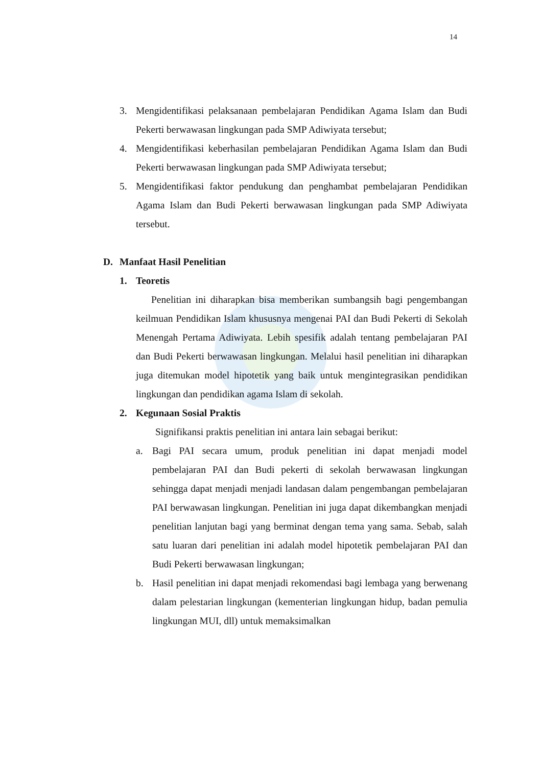14
3. Mengidentifikasi pelaksanaan pembelajaran Pendidikan Agama Islam dan Budi Pekerti berwawasan lingkungan pada SMP Adiwiyata tersebut;
4. Mengidentifikasi keberhasilan pembelajaran Pendidikan Agama Islam dan Budi Pekerti berwawasan lingkungan pada SMP Adiwiyata tersebut;
5. Mengidentifikasi faktor pendukung dan penghambat pembelajaran Pendidikan Agama Islam dan Budi Pekerti berwawasan lingkungan pada SMP Adiwiyata tersebut.
D. Manfaat Hasil Penelitian
1. Teoretis
Penelitian ini diharapkan bisa memberikan sumbangsih bagi pengembangan keilmuan Pendidikan Islam khususnya mengenai PAI dan Budi Pekerti di Sekolah Menengah Pertama Adiwiyata. Lebih spesifik adalah tentang pembelajaran PAI dan Budi Pekerti berwawasan lingkungan. Melalui hasil penelitian ini diharapkan juga ditemukan model hipotetik yang baik untuk mengintegrasikan pendidikan lingkungan dan pendidikan agama Islam di sekolah.
2. Kegunaan Sosial Praktis
Signifikansi praktis penelitian ini antara lain sebagai berikut:
a. Bagi PAI secara umum, produk penelitian ini dapat menjadi model pembelajaran PAI dan Budi pekerti di sekolah berwawasan lingkungan sehingga dapat menjadi menjadi landasan dalam pengembangan pembelajaran PAI berwawasan lingkungan. Penelitian ini juga dapat dikembangkan menjadi penelitian lanjutan bagi yang berminat dengan tema yang sama. Sebab, salah satu luaran dari penelitian ini adalah model hipotetik pembelajaran PAI dan Budi Pekerti berwawasan lingkungan;
b. Hasil penelitian ini dapat menjadi rekomendasi bagi lembaga yang berwenang dalam pelestarian lingkungan (kementerian lingkungan hidup, badan pemulia lingkungan MUI, dll) untuk memaksimalkan